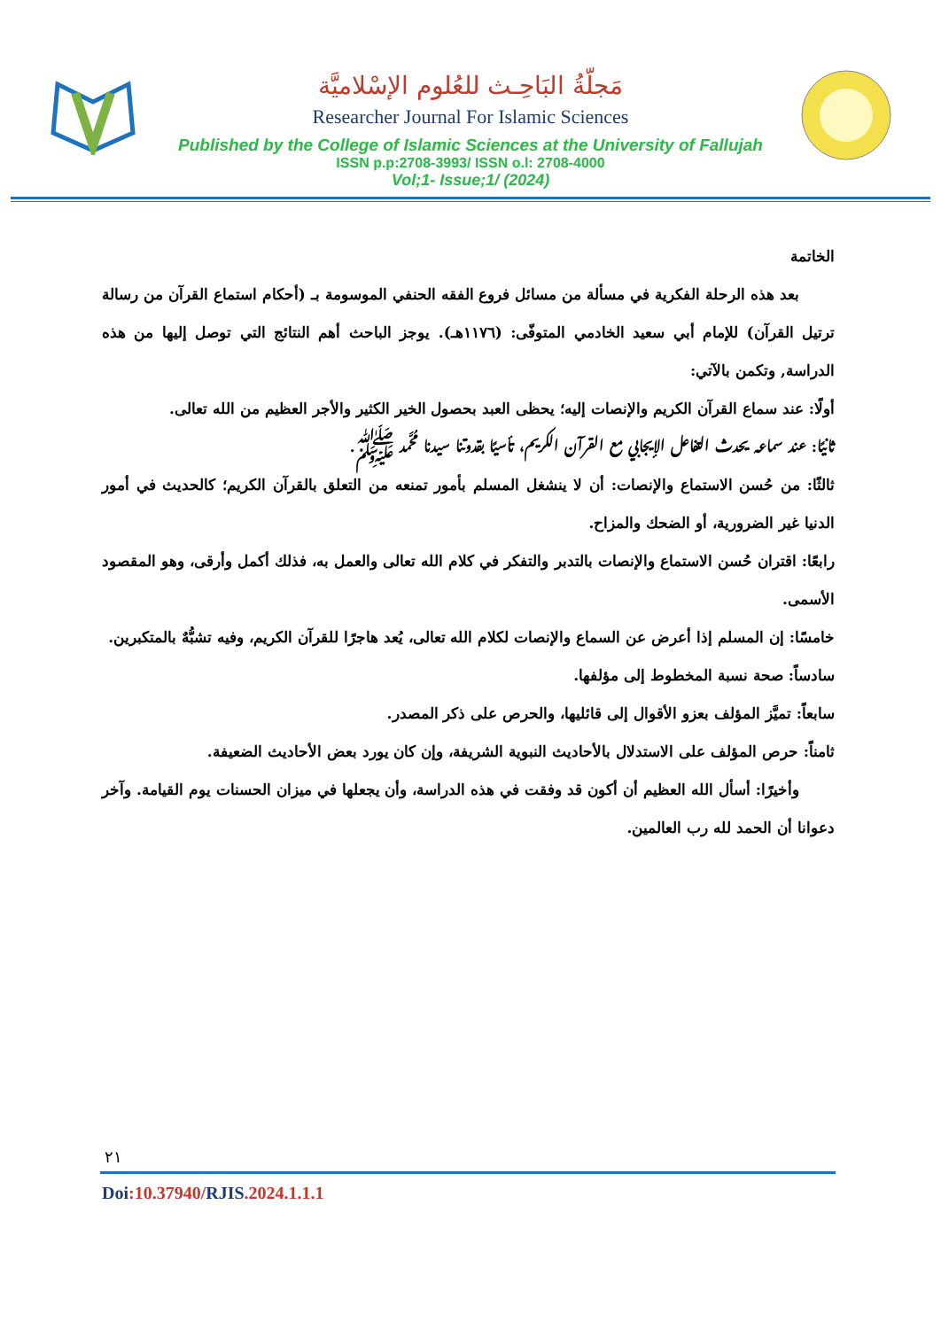مَجلّةُ البَاحِـث للعُلوم الإسْلاميَّة
Researcher Journal For Islamic Sciences
Published by the College of Islamic Sciences at the University of Fallujah
ISSN p.p:2708-3993/ ISSN o.l: 2708-4000
Vol;1- Issue;1/ (2024)
الخاتمة
بعد هذه الرحلة الفكرية في مسألة من مسائل فروع الفقه الحنفي الموسومة بـ (أحكام استماع القرآن من رسالة ترتيل القرآن) للإمام أبي سعيد الخادمي المتوفّى: (١١٧٦هـ). يوجز الباحث أهم النتائج التي توصل إليها من هذه الدراسة, وتكمن بالآتي:
أولًا: عند سماع القرآن الكريم والإنصات إليه؛ يحظى العبد بحصول الخير الكثير والأجر العظيم من الله تعالى.
ثانيًا: عند سماعه يحدث التفاعل الإيجابي مع القرآن الكريم، تأسيًا بقدوتنا سيدنا مُحَّمد ﷺ.
ثالثًا: من حُسن الاستماع والإنصات: أن لا ينشغل المسلم بأمور تمنعه من التعلق بالقرآن الكريم؛ كالحديث في أمور الدنيا غير الضرورية، أو الضحك والمزاح.
رابعًا: اقتران حُسن الاستماع والإنصات بالتدبر والتفكر في كلام الله تعالى والعمل به، فذلك أكمل وأرقى، وهو المقصود الأسمى.
خامسًا: إن المسلم إذا أعرض عن السماع والإنصات لكلام الله تعالى، يُعد هاجرًا للقرآن الكريم، وفيه تشبُّهٌ بالمتكبرين.
سادساً: صحة نسبة المخطوط إلى مؤلفها.
سابعاً: تميَّز المؤلف بعزو الأقوال إلى قائليها، والحرص على ذكر المصدر.
ثامناً: حرص المؤلف على الاستدلال بالأحاديث النبوية الشريفة، وإن كان يورد بعض الأحاديث الضعيفة.
وأخيرًا: أسأل الله العظيم أن أكون قد وفقت في هذه الدراسة، وأن يجعلها في ميزان الحسنات يوم القيامة. وآخر دعوانا أن الحمد لله رب العالمين.
٢١
Doi:10.37940/RJIS.2024.1.1.1